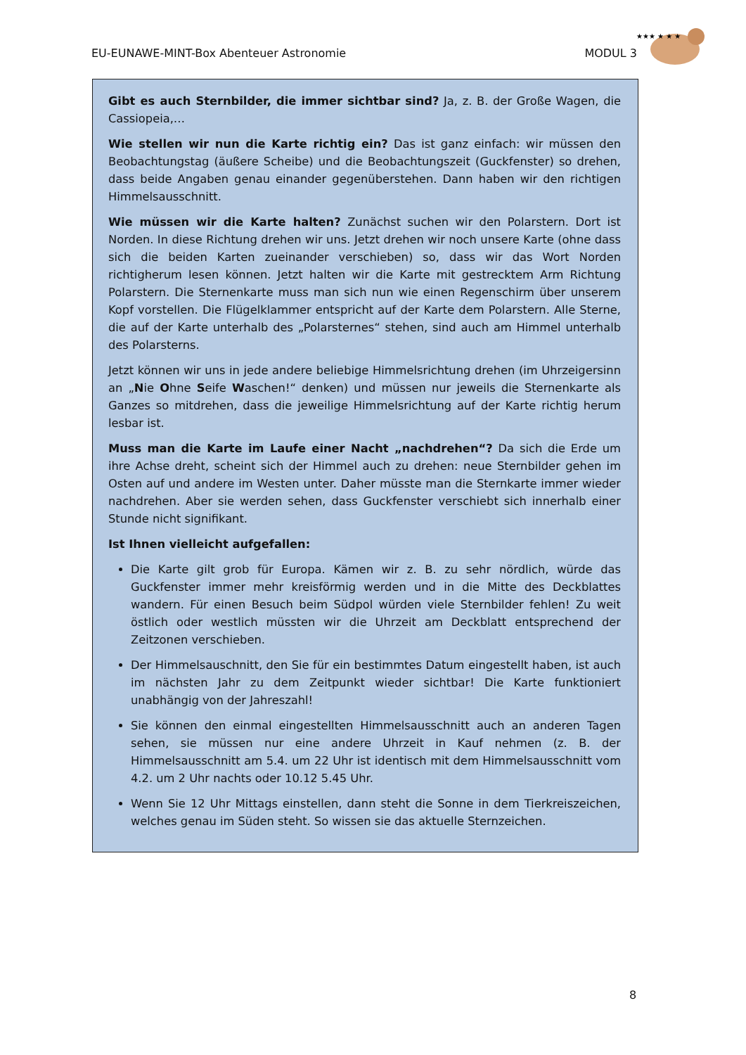EU-EUNAWE-MINT-Box Abenteuer Astronomie MODUL 3
★★★ ★ ★ ★
Gibt es auch Sternbilder, die immer sichtbar sind? Ja, z. B. der Große Wagen, die Cassiopeia,…
Wie stellen wir nun die Karte richtig ein? Das ist ganz einfach: wir müssen den Beobachtungstag (äußere Scheibe) und die Beobachtungszeit (Guckfenster) so drehen, dass beide Angaben genau einander gegenüberstehen. Dann haben wir den richtigen Himmelsausschnitt.
Wie müssen wir die Karte halten? Zunächst suchen wir den Polarstern. Dort ist Norden. In diese Richtung drehen wir uns. Jetzt drehen wir noch unsere Karte (ohne dass sich die beiden Karten zueinander verschieben) so, dass wir das Wort Norden richtigherum lesen können. Jetzt halten wir die Karte mit gestrecktem Arm Richtung Polarstern. Die Sternenkarte muss man sich nun wie einen Regenschirm über unserem Kopf vorstellen. Die Flügelklammer entspricht auf der Karte dem Polarstern. Alle Sterne, die auf der Karte unterhalb des „Polarsternes“ stehen, sind auch am Himmel unterhalb des Polarsterns.
Jetzt können wir uns in jede andere beliebige Himmelsrichtung drehen (im Uhrzeigersinn an „Nie Ohne Seife Waschen!“ denken) und müssen nur jeweils die Sternenkarte als Ganzes so mitdrehen, dass die jeweilige Himmelsrichtung auf der Karte richtig herum lesbar ist.
Muss man die Karte im Laufe einer Nacht „nachdrehen“? Da sich die Erde um ihre Achse dreht, scheint sich der Himmel auch zu drehen: neue Sternbilder gehen im Osten auf und andere im Westen unter. Daher müsste man die Sternkarte immer wieder nachdrehen. Aber sie werden sehen, dass Guckfenster verschiebt sich innerhalb einer Stunde nicht signifikant.
Ist Ihnen vielleicht aufgefallen:
Die Karte gilt grob für Europa. Kämen wir z. B. zu sehr nördlich, würde das Guckfenster immer mehr kreisförmig werden und in die Mitte des Deckblattes wandern. Für einen Besuch beim Südpol würden viele Sternbilder fehlen! Zu weit östlich oder westlich müssten wir die Uhrzeit am Deckblatt entsprechend der Zeitzonen verschieben.
Der Himmelsauschnitt, den Sie für ein bestimmtes Datum eingestellt haben, ist auch im nächsten Jahr zu dem Zeitpunkt wieder sichtbar! Die Karte funktioniert unabhängig von der Jahreszahl!
Sie können den einmal eingestellten Himmelsausschnitt auch an anderen Tagen sehen, sie müssen nur eine andere Uhrzeit in Kauf nehmen (z. B. der Himmelsausschnitt am 5.4. um 22 Uhr ist identisch mit dem Himmelsausschnitt vom 4.2. um 2 Uhr nachts oder 10.12 5.45 Uhr.
Wenn Sie 12 Uhr Mittags einstellen, dann steht die Sonne in dem Tierkreiszeichen, welches genau im Süden steht. So wissen sie das aktuelle Sternzeichen.
8